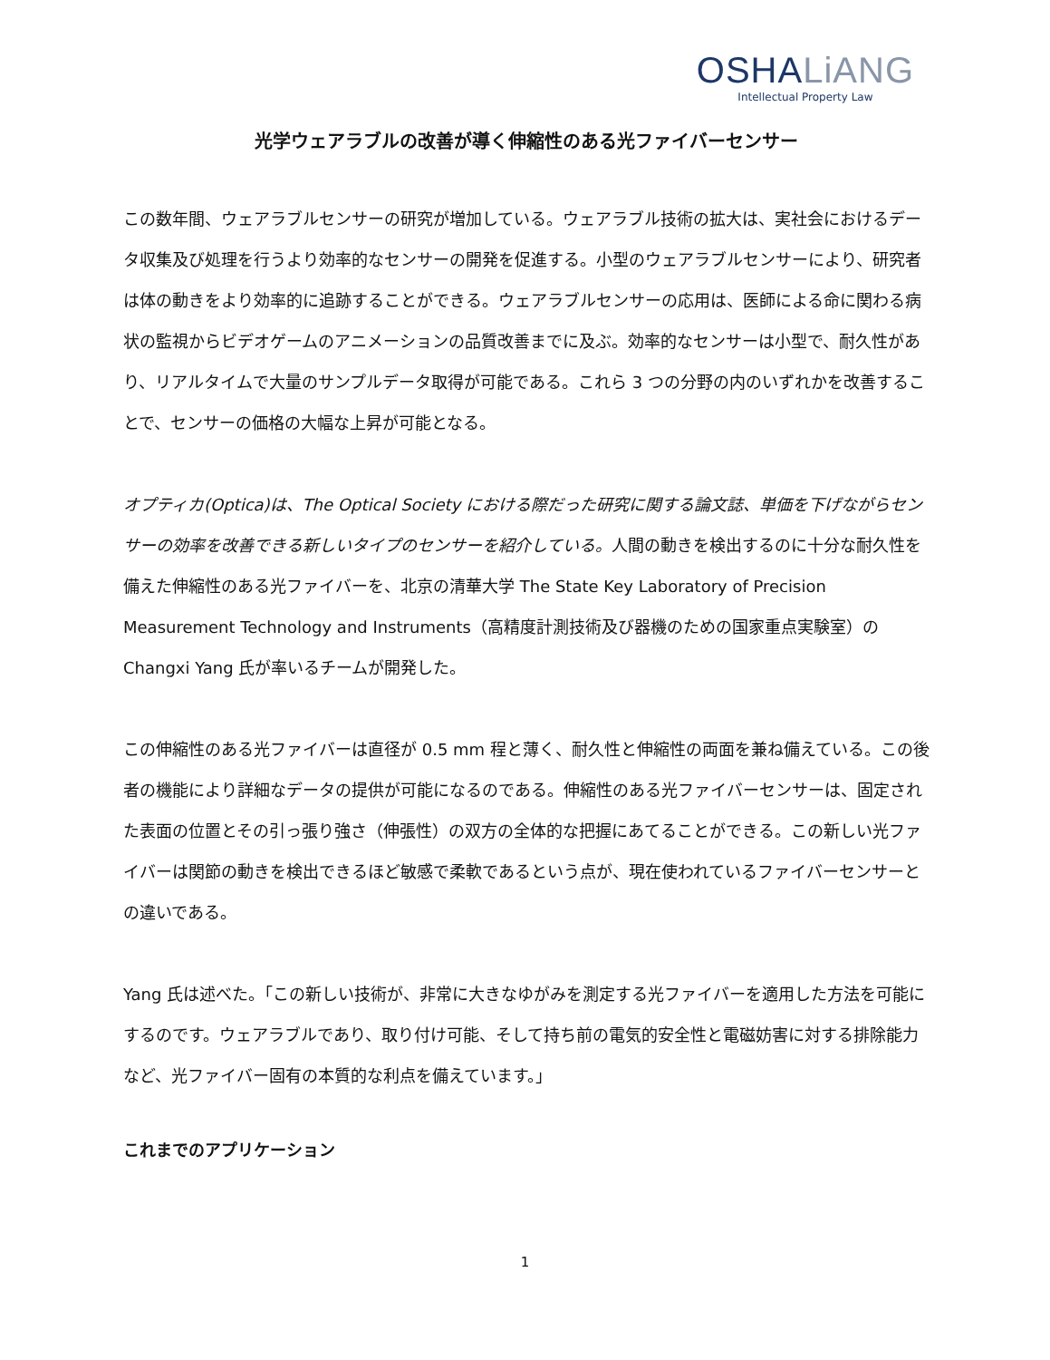OSHALiANG
Intellectual Property Law
光学ウェアラブルの改善が導く伸縮性のある光ファイバーセンサー
この数年間、ウェアラブルセンサーの研究が増加している。ウェアラブル技術の拡大は、実社会におけるデータ収集及び処理を行うより効率的なセンサーの開発を促進する。小型のウェアラブルセンサーにより、研究者は体の動きをより効率的に追跡することができる。ウェアラブルセンサーの応用は、医師による命に関わる病状の監視からビデオゲームのアニメーションの品質改善までに及ぶ。効率的なセンサーは小型で、耐久性があり、リアルタイムで大量のサンプルデータ取得が可能である。これら 3 つの分野の内のいずれかを改善することで、センサーの価格の大幅な上昇が可能となる。
オプティカ(Optica)は、The Optical Society における際だった研究に関する論文誌、単価を下げながらセンサーの効率を改善できる新しいタイプのセンサーを紹介している。人間の動きを検出するのに十分な耐久性を備えた伸縮性のある光ファイバーを、北京の清華大学 The State Key Laboratory of Precision Measurement Technology and Instruments（高精度計測技術及び器機のための国家重点実験室）の Changxi Yang 氏が率いるチームが開発した。
この伸縮性のある光ファイバーは直径が 0.5 mm 程と薄く、耐久性と伸縮性の両面を兼ね備えている。この後者の機能により詳細なデータの提供が可能になるのである。伸縮性のある光ファイバーセンサーは、固定された表面の位置とその引っ張り強さ（伸張性）の双方の全体的な把握にあてることができる。この新しい光ファイバーは関節の動きを検出できるほど敏感で柔軟であるという点が、現在使われているファイバーセンサーとの違いである。
Yang 氏は述べた。「この新しい技術が、非常に大きなゆがみを測定する光ファイバーを適用した方法を可能にするのです。ウェアラブルであり、取り付け可能、そして持ち前の電気的安全性と電磁妨害に対する排除能力など、光ファイバー固有の本質的な利点を備えています。」
これまでのアプリケーション
1